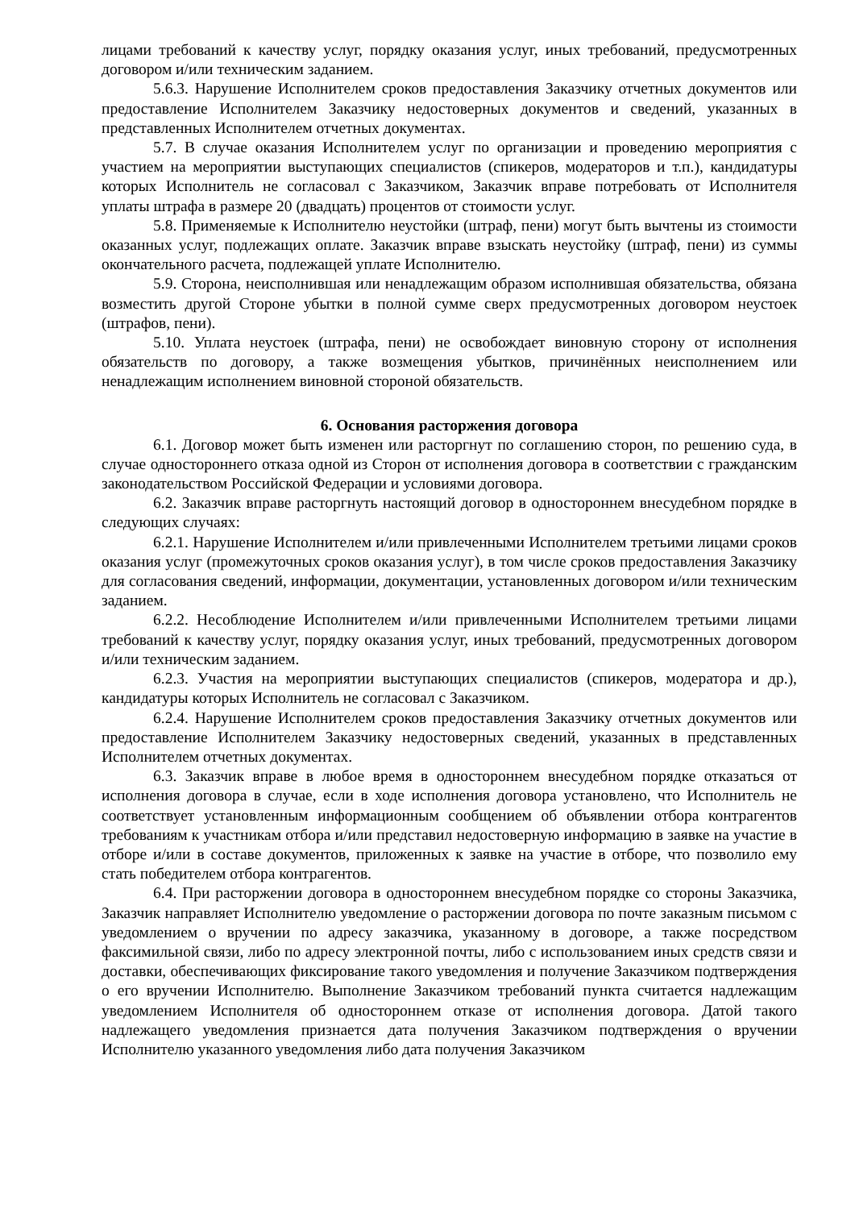лицами требований к качеству услуг, порядку оказания услуг, иных требований, предусмотренных договором и/или техническим заданием.
5.6.3. Нарушение Исполнителем сроков предоставления Заказчику отчетных документов или предоставление Исполнителем Заказчику недостоверных документов и сведений, указанных в представленных Исполнителем отчетных документах.
5.7. В случае оказания Исполнителем услуг по организации и проведению мероприятия с участием на мероприятии выступающих специалистов (спикеров, модераторов и т.п.), кандидатуры которых Исполнитель не согласовал с Заказчиком, Заказчик вправе потребовать от Исполнителя уплаты штрафа в размере 20 (двадцать) процентов от стоимости услуг.
5.8. Применяемые к Исполнителю неустойки (штраф, пени) могут быть вычтены из стоимости оказанных услуг, подлежащих оплате. Заказчик вправе взыскать неустойку (штраф, пени) из суммы окончательного расчета, подлежащей уплате Исполнителю.
5.9. Сторона, неисполнившая или ненадлежащим образом исполнившая обязательства, обязана возместить другой Стороне убытки в полной сумме сверх предусмотренных договором неустоек (штрафов, пени).
5.10. Уплата неустоек (штрафа, пени) не освобождает виновную сторону от исполнения обязательств по договору, а также возмещения убытков, причинённых неисполнением или ненадлежащим исполнением виновной стороной обязательств.
6. Основания расторжения договора
6.1. Договор может быть изменен или расторгнут по соглашению сторон, по решению суда, в случае одностороннего отказа одной из Сторон от исполнения договора в соответствии с гражданским законодательством Российской Федерации и условиями договора.
6.2. Заказчик вправе расторгнуть настоящий договор в одностороннем внесудебном порядке в следующих случаях:
6.2.1. Нарушение Исполнителем и/или привлеченными Исполнителем третьими лицами сроков оказания услуг (промежуточных сроков оказания услуг), в том числе сроков предоставления Заказчику для согласования сведений, информации, документации, установленных договором и/или техническим заданием.
6.2.2. Несоблюдение Исполнителем и/или привлеченными Исполнителем третьими лицами требований к качеству услуг, порядку оказания услуг, иных требований, предусмотренных договором и/или техническим заданием.
6.2.3. Участия на мероприятии выступающих специалистов (спикеров, модератора и др.), кандидатуры которых Исполнитель не согласовал с Заказчиком.
6.2.4. Нарушение Исполнителем сроков предоставления Заказчику отчетных документов или предоставление Исполнителем Заказчику недостоверных сведений, указанных в представленных Исполнителем отчетных документах.
6.3. Заказчик вправе в любое время в одностороннем внесудебном порядке отказаться от исполнения договора в случае, если в ходе исполнения договора установлено, что Исполнитель не соответствует установленным информационным сообщением об объявлении отбора контрагентов требованиям к участникам отбора и/или представил недостоверную информацию в заявке на участие в отборе и/или в составе документов, приложенных к заявке на участие в отборе, что позволило ему стать победителем отбора контрагентов.
6.4. При расторжении договора в одностороннем внесудебном порядке со стороны Заказчика, Заказчик направляет Исполнителю уведомление о расторжении договора по почте заказным письмом с уведомлением о вручении по адресу заказчика, указанному в договоре, а также посредством факсимильной связи, либо по адресу электронной почты, либо с использованием иных средств связи и доставки, обеспечивающих фиксирование такого уведомления и получение Заказчиком подтверждения о его вручении Исполнителю. Выполнение Заказчиком требований пункта считается надлежащим уведомлением Исполнителя об одностороннем отказе от исполнения договора. Датой такого надлежащего уведомления признается дата получения Заказчиком подтверждения о вручении Исполнителю указанного уведомления либо дата получения Заказчиком